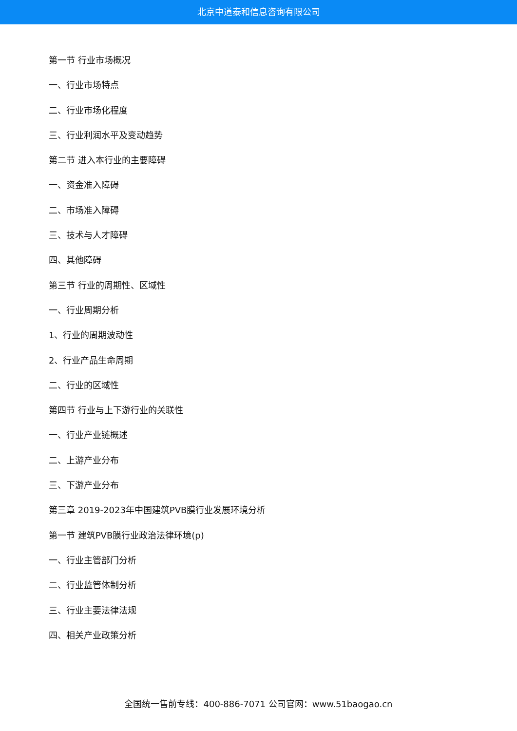北京中道泰和信息咨询有限公司
第一节 行业市场概况
一、行业市场特点
二、行业市场化程度
三、行业利润水平及变动趋势
第二节 进入本行业的主要障碍
一、资金准入障碍
二、市场准入障碍
三、技术与人才障碍
四、其他障碍
第三节 行业的周期性、区域性
一、行业周期分析
1、行业的周期波动性
2、行业产品生命周期
二、行业的区域性
第四节 行业与上下游行业的关联性
一、行业产业链概述
二、上游产业分布
三、下游产业分布
第三章 2019-2023年中国建筑PVB膜行业发展环境分析
第一节 建筑PVB膜行业政治法律环境(p)
一、行业主管部门分析
二、行业监管体制分析
三、行业主要法律法规
四、相关产业政策分析
全国统一售前专线：400-886-7071 公司官网：www.51baogao.cn